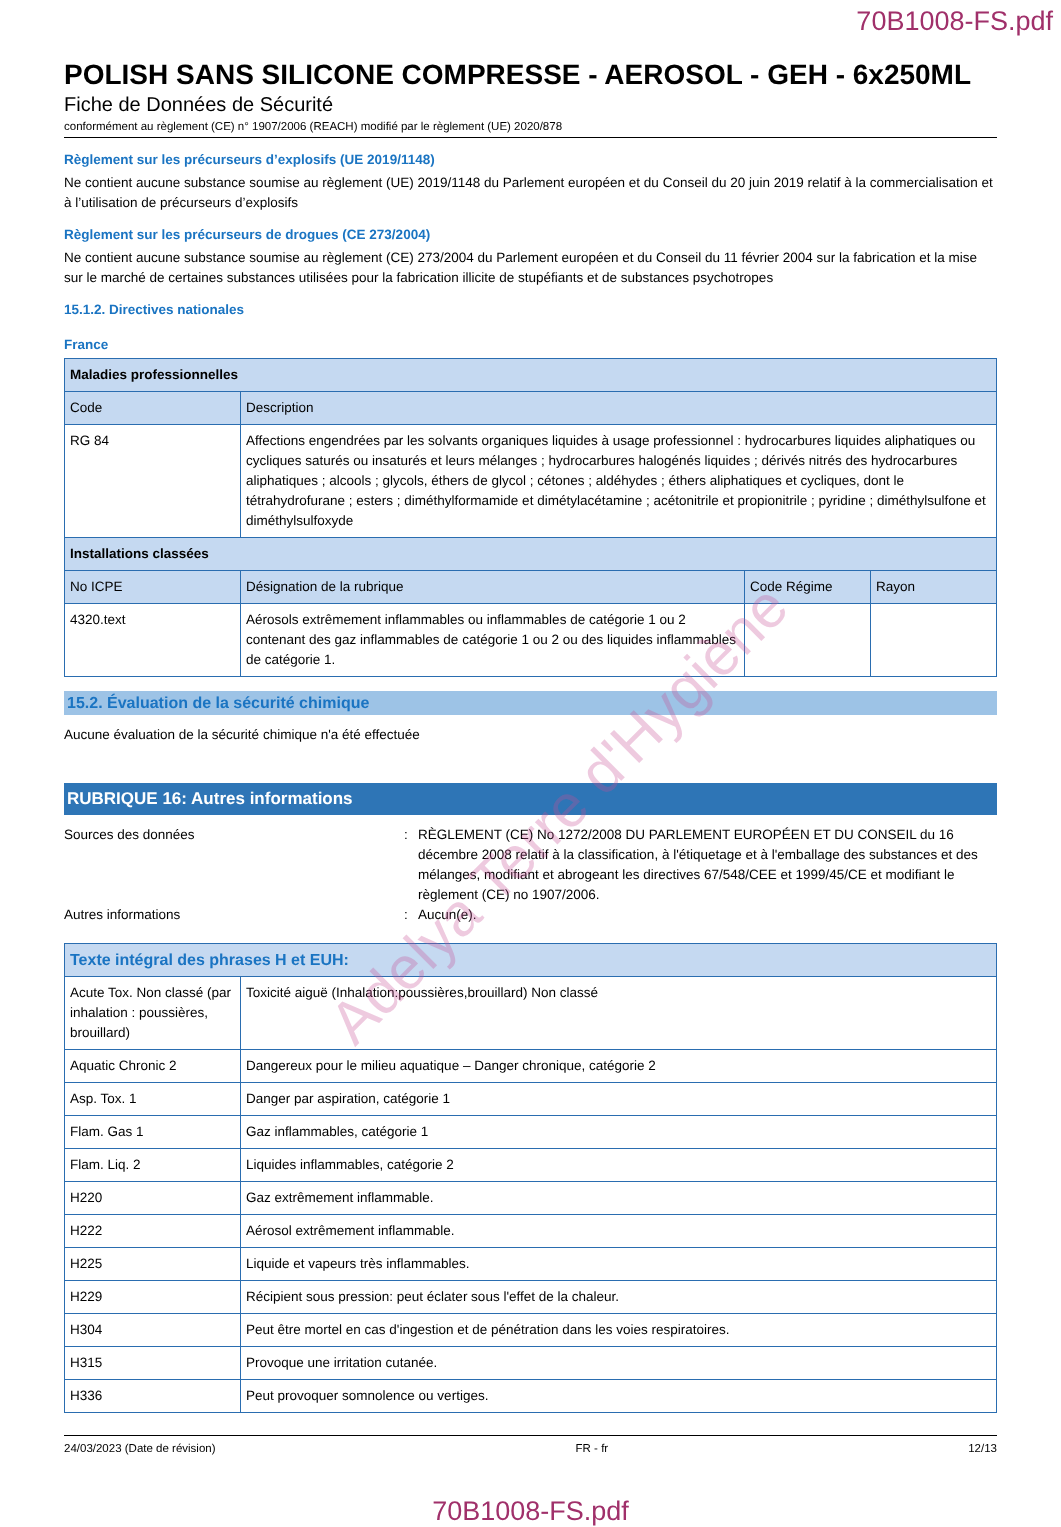70B1008-FS.pdf
POLISH SANS SILICONE COMPRESSE - AEROSOL - GEH - 6x250ML
Fiche de Données de Sécurité
conformément au règlement (CE) n° 1907/2006 (REACH) modifié par le règlement (UE) 2020/878
Règlement sur les précurseurs d’explosifs (UE 2019/1148)
Ne contient aucune substance soumise au règlement (UE) 2019/1148 du Parlement européen et du Conseil du 20 juin 2019 relatif à la commercialisation et à l’utilisation de précurseurs d’explosifs
Règlement sur les précurseurs de drogues (CE 273/2004)
Ne contient aucune substance soumise au règlement (CE) 273/2004 du Parlement européen et du Conseil du 11 février 2004 sur la fabrication et la mise sur le marché de certaines substances utilisées pour la fabrication illicite de stupéfiants et de substances psychotropes
15.1.2. Directives nationales
France
| Maladies professionnelles | | | |
| --- | --- | --- | --- |
| Code | Description | | |
| RG 84 | Affections engendrées par les solvants organiques liquides à usage professionnel : hydrocarbures liquides aliphatiques ou cycliques saturés ou insaturés et leurs mélanges ; hydrocarbures halogénés liquides ; dérivés nitrés des hydrocarbures aliphatiques ; alcools ; glycols, éthers de glycol ; cétones ; aldéhydes ; éthers aliphatiques et cycliques, dont le tétrahydrofurane ; esters ; diméthylformamide et dimétylacétamine ; acétonitrile et propionitrile ; pyridine ; diméthylsulfone et diméthylsulfoxyde | | |
| Installations classées | | | |
| No ICPE | Désignation de la rubrique | Code Régime | Rayon |
| 4320.text | Aérosols extrêmement inflammables ou inflammables de catégorie 1 ou 2 contenant des gaz inflammables de catégorie 1 ou 2 ou des liquides inflammables de catégorie 1. | | |
15.2. Évaluation de la sécurité chimique
Aucune évaluation de la sécurité chimique n'a été effectuée
RUBRIQUE 16: Autres informations
Sources des données : RÈGLEMENT (CE) No 1272/2008 DU PARLEMENT EUROPÉEN ET DU CONSEIL du 16 décembre 2008 relatif à la classification, à l'étiquetage et à l'emballage des substances et des mélanges, modifiant et abrogeant les directives 67/548/CEE et 1999/45/CE et modifiant le règlement (CE) no 1907/2006.
Autres informations : Aucun(e).
| Texte intégral des phrases H et EUH: | |
| --- | --- |
| Acute Tox. Non classé (par inhalation : poussières, brouillard) | Toxicité aiguë (Inhalation:poussières,brouillard) Non classé |
| Aquatic Chronic 2 | Dangereux pour le milieu aquatique – Danger chronique, catégorie 2 |
| Asp. Tox. 1 | Danger par aspiration, catégorie 1 |
| Flam. Gas 1 | Gaz inflammables, catégorie 1 |
| Flam. Liq. 2 | Liquides inflammables, catégorie 2 |
| H220 | Gaz extrêmement inflammable. |
| H222 | Aérosol extrêmement inflammable. |
| H225 | Liquide et vapeurs très inflammables. |
| H229 | Récipient sous pression: peut éclater sous l'effet de la chaleur. |
| H304 | Peut être mortel en cas d'ingestion et de pénétration dans les voies respiratoires. |
| H315 | Provoque une irritation cutanée. |
| H336 | Peut provoquer somnolence ou vertiges. |
24/03/2023 (Date de révision) FR - fr 12/13
70B1008-FS.pdf
Adelya Terre d'Hygiène